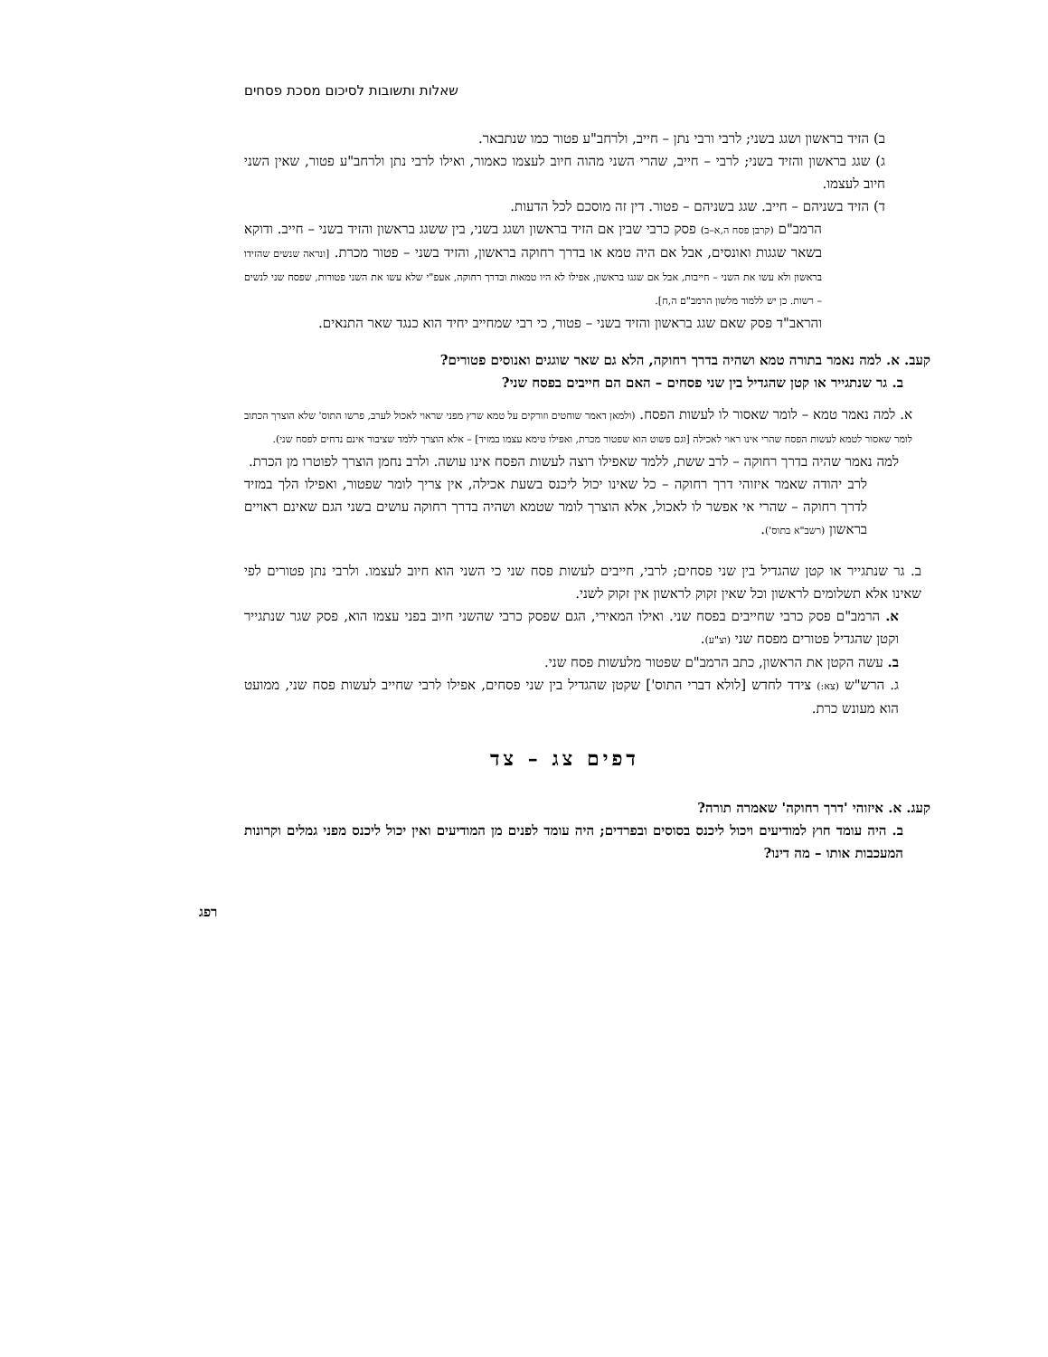שאלות ותשובות לסיכום מסכת פסחים
ב) הזיד בראשון ושגג בשני; לרבי ורבי נתן – חייב, ולרחב"ע פטור כמו שנתבאר.
ג) שגג בראשון והזיד בשני; לרבי – חייב, שהרי השני מהוה חיוב לעצמו כאמור, ואילו לרבי נתן ולרחב"ע פטור, שאין השני חיוב לעצמו.
ד) הזיד בשניהם – חייב. שגג בשניהם – פטור. דין זה מוסכם לכל הדעות.
הרמב"ם (קרבן פסח ה,א–ב) פסק כרבי שבין אם הזיד בראשון ושגג בשני, בין ששגג בראשון והזיד בשני – חייב. ודוקא בשאר שגגות ואונסים, אבל אם היה טמא או בדרך רחוקה בראשון, והזיד בשני – פטור מכרת. [ונראה שנשים שהזידו בראשון ולא עשו את השני – חייבות, אבל אם שגגו בראשון, אפילו לא היו טמאות ובדרך רחוקה, אעפ"י שלא עשו את השני פטורות, שפסח שני לנשים – רשות. כן יש ללמוד מלשון הרמב"ם ה,ח].
והראב"ד פסק שאם שגג בראשון והזיד בשני – פטור, כי רבי שמחייב יחיד הוא כנגד שאר התנאים.
קעב. א. למה נאמר בתורה טמא ושהיה בדרך רחוקה, הלא גם שאר שוגגים ואנוסים פטורים?
ב. גר שנתגייר או קטן שהגדיל בין שני פסחים – האם הם חייבים בפסח שני?
א. למה נאמר טמא – לומר שאסור לו לעשות הפסח. (ולמאן דאמר שוחטים וזורקים על טמא שרץ מפני שראוי לאכול לערב, פרשו התוס' שלא הוצרך הכתוב לומר שאסור לטמא לעשות הפסח שהרי אינו ראוי לאכילה [וגם פשוט הוא שפטור מכרת, ואפילו טימא עצמו במזיד] – אלא הוצרך ללמד שציבור אינם נדחים לפסח שני).
למה נאמר שהיה בדרך רחוקה – לרב ששת, ללמד שאפילו רוצה לעשות הפסח אינו עושה. ולרב נחמן הוצרך לפוטרו מן הכרת.
לרב יהודה שאמר איזוהי דרך רחוקה – כל שאינו יכול ליכנס בשעת אכילה, אין צריך לומר שפטור, ואפילו הלך במזיד לדרך רחוקה – שהרי אי אפשר לו לאכול, אלא הוצרך לומר שטמא ושהיה בדרך רחוקה עושים בשני הגם שאינם ראויים בראשון (רשב"א בתוס').
ב. גר שנתגייר או קטן שהגדיל בין שני פסחים; לרבי, חייבים לעשות פסח שני כי השני הוא חיוב לעצמו. ולרבי נתן פטורים לפי שאינו אלא תשלומים לראשון וכל שאין זקוק לראשון אין זקוק לשני.
א. הרמב"ם פסק כרבי שחייבים בפסח שני. ואילו המאירי, הגם שפסק כרבי שהשני חיוב בפני עצמו הוא, פסק שגר שנתגייר וקטן שהגדיל פטורים מפסח שני (וצ"ע).
ב. עשה הקטן את הראשון, כתב הרמב"ם שפטור מלעשות פסח שני.
ג. הרש"ש (צא:) צידד לחדש [לולא דברי התוס'] שקטן שהגדיל בין שני פסחים, אפילו לרבי שחייב לעשות פסח שני, ממועט הוא מעונש כרת.
דפים צג – צד
קעג. א. איזוהי 'דרך רחוקה' שאמרה תורה?
ב. היה עומד חוץ למודיעים ויכול ליכנס בסוסים ובפרדים; היה עומד לפנים מן המודיעים ואין יכול ליכנס מפני גמלים וקרונות המעכבות אותו – מה דינו?
רפג